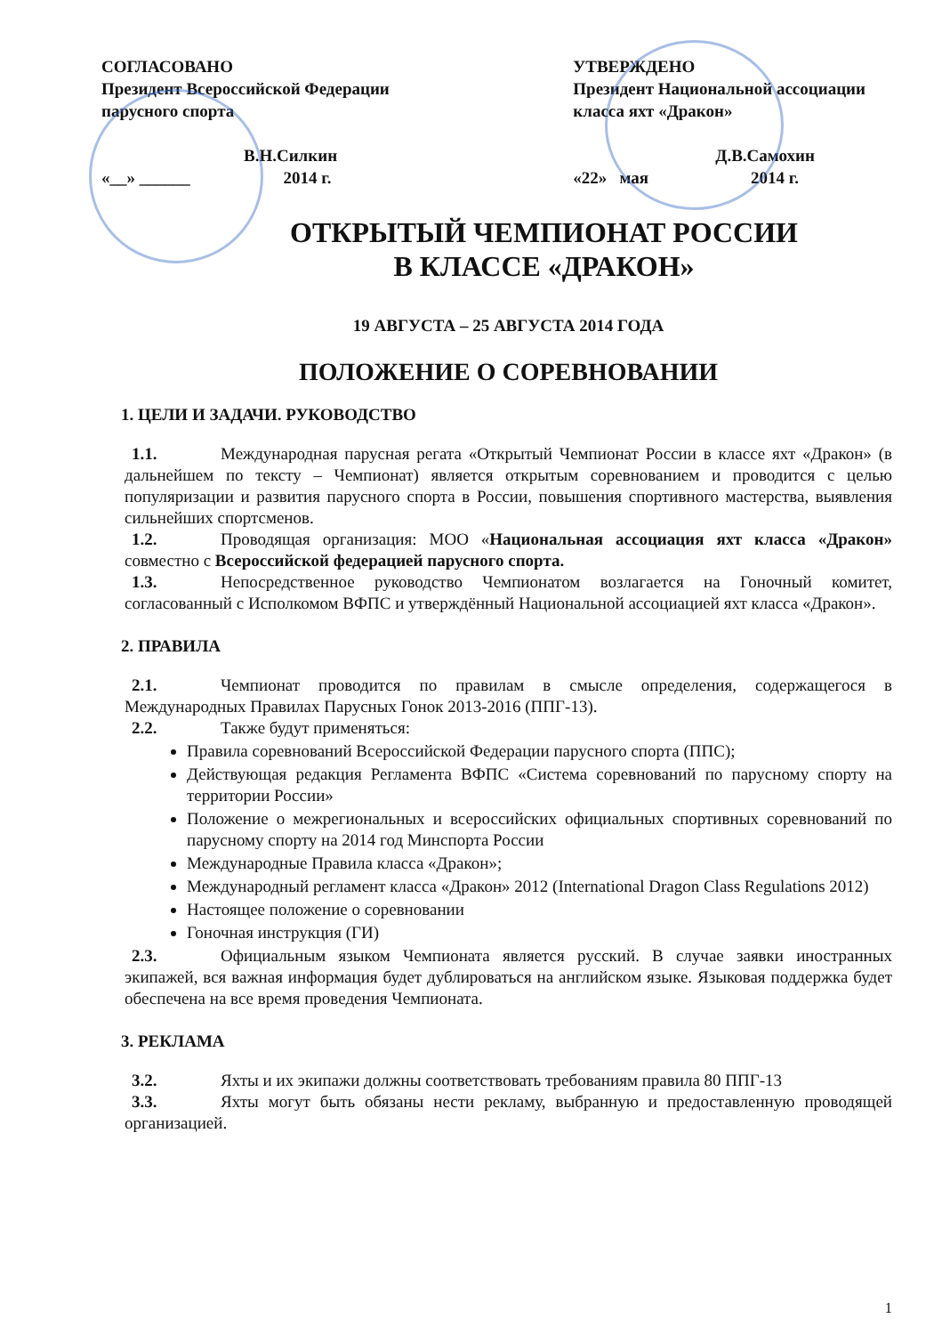СОГЛАСОВАНО
Президент Всероссийской Федерации
парусного спорта
В.Н.Силкин
«__» ______ 2014 г.
УТВЕРЖДЕНО
Президент Национальной ассоциации
класса яхт «Дракон»
Д.В.Самохин
«22» мая 2014 г.
ОТКРЫТЫЙ ЧЕМПИОНАТ РОССИИ
В КЛАССЕ «ДРАКОН»
19 АВГУСТА – 25 АВГУСТА 2014 ГОДА
ПОЛОЖЕНИЕ О СОРЕВНОВАНИИ
1. ЦЕЛИ И ЗАДАЧИ. РУКОВОДСТВО
1.1. Международная парусная регата «Открытый Чемпионат России в классе яхт «Дракон» (в дальнейшем по тексту – Чемпионат) является открытым соревнованием и проводится с целью популяризации и развития парусного спорта в России, повышения спортивного мастерства, выявления сильнейших спортсменов.
1.2. Проводящая организация: МОО «Национальная ассоциация яхт класса «Дракон» совместно с Всероссийской федерацией парусного спорта.
1.3. Непосредственное руководство Чемпионатом возлагается на Гоночный комитет, согласованный с Исполкомом ВФПС и утверждённый Национальной ассоциацией яхт класса «Дракон».
2. ПРАВИЛА
2.1. Чемпионат проводится по правилам в смысле определения, содержащегося в Международных Правилах Парусных Гонок 2013-2016 (ППГ-13).
2.2. Также будут применяться:
Правила соревнований Всероссийской Федерации парусного спорта (ППС);
Действующая редакция Регламента ВФПС «Система соревнований по парусному спорту на территории России»
Положение о межрегиональных и всероссийских официальных спортивных соревнований по парусному спорту на 2014 год Минспорта России
Международные Правила класса «Дракон»;
Международный регламент класса «Дракон» 2012 (International Dragon Class Regulations 2012)
Настоящее положение о соревновании
Гоночная инструкция (ГИ)
2.3. Официальным языком Чемпионата является русский. В случае заявки иностранных экипажей, вся важная информация будет дублироваться на английском языке. Языковая поддержка будет обеспечена на все время проведения Чемпионата.
3. РЕКЛАМА
3.2. Яхты и их экипажи должны соответствовать требованиям правила 80 ППГ-13
3.3. Яхты могут быть обязаны нести рекламу, выбранную и предоставленную проводящей организацией.
1